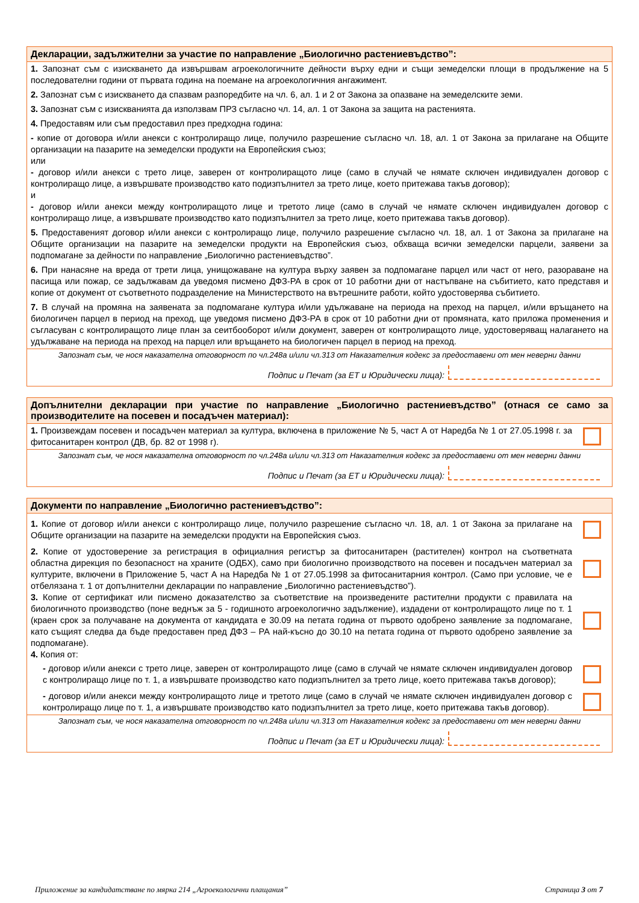Декларации, задължителни за участие по направление „Биологично растениевъдство”:
1. Запознат съм с изискването да извършвам агроекологичните дейности върху едни и същи земеделски площи в продължение на 5 последователни години от първата година на поемане на агроекологичния ангажимент.
2. Запознат съм с изискването да спазвам разпоредбите на чл. 6, ал. 1 и 2 от Закона за опазване на земеделските земи.
3. Запознат съм с изискванията да използвам ПРЗ съгласно чл. 14, ал. 1 от Закона за защита на растенията.
4. Предоставям или съм предоставил през предходна година:
- копие от договора и/или анекси с контролиращо лице, получило разрешение съгласно чл. 18, ал. 1 от Закона за прилагане на Общите организации на пазарите на земеделски продукти на Европейския съюз;
или
- договор и/или анекси с трето лице, заверен от контролиращото лице (само в случай че нямате сключен индивидуален договор с контролиращо лице, а извършвате производство като подизпълнител за трето лице, което притежава такъв договор);
и
- договор и/или анекси между контролиращото лице и третото лице (само в случай че нямате сключен индивидуален договор с контролиращо лице, а извършвате производство като подизпълнител за трето лице, което притежава такъв договор).
5. Предоставеният договор и/или анекси с контролиращо лице, получило разрешение съгласно чл. 18, ал. 1 от Закона за прилагане на Общите организации на пазарите на земеделски продукти на Европейския съюз, обхваща всички земеделски парцели, заявени за подпомагане за дейности по направление „Биологично растениевъдство”.
6. При нанасяне на вреда от трети лица, унищожаване на култура върху заявен за подпомагане парцел или част от него, разораване на пасища или пожар, се задължавам да уведомя писмено ДФЗ-РА в срок от 10 работни дни от настъпване на събитието, като представя и копие от документ от съответното подразделение на Министерството на вътрешните работи, който удостоверява събитието.
7. В случай на промяна на заявената за подпомагане култура и/или удължаване на периода на преход на парцел, и/или връщането на биологичен парцел в период на преход, ще уведомя писмено ДФЗ-РА в срок от 10 работни дни от промяната, като приложа променения и съгласуван с контролиращото лице план за сеитбооборот и/или документ, заверен от контролиращото лице, удостоверяващ налагането на удължаване на периода на преход на парцел или връщането на биологичен парцел в период на преход.
Запознат съм, че нося наказателна отговорност по чл.248а и/или чл.313 от Наказателния кодекс за предоставени от мен неверни данни
Подпис и Печат (за ЕТ и Юридически лица):
Допълнителни декларации при участие по направление „Биологично растениевъдство” (отнася се само за производителите на посевен и посадъчен материал):
1. Произвеждам посевен и посадъчен материал за култура, включена в приложение № 5, част А от Наредба № 1 от 27.05.1998 г. за фитосанитарен контрол (ДВ, бр. 82 от 1998 г).
Запознат съм, че нося наказателна отговорност по чл.248а и/или чл.313 от Наказателния кодекс за предоставени от мен неверни данни
Подпис и Печат (за ЕТ и Юридически лица):
Документи по направление „Биологично растениевъдство”:
1. Копие от договор и/или анекси с контролиращо лице, получило разрешение съгласно чл. 18, ал. 1 от Закона за прилагане на Общите организации на пазарите на земеделски продукти на Европейския съюз.
2. Копие от удостоверение за регистрация в официалния регистър за фитосанитарен (растителен) контрол на съответната областна дирекция по безопасност на храните (ОДБХ), само при биологично производството на посевен и посадъчен материал за културите, включени в Приложение 5, част А на Наредба № 1 от 27.05.1998 за фитосанитарния контрол. (Само при условие, че е отбелязана т. 1 от допълнителни декларации по направление „Биологично растениевъдство”).
3. Копие от сертификат или писмено доказателство за съответствие на произведените растителни продукти с правилата на биологичното производство (поне веднъж за 5 - годишното агроекологично задължение), издадени от контролиращото лице по т. 1 (краен срок за получаване на документа от кандидата е 30.09 на петата година от първото одобрено заявление за подпомагане, като същият следва да бъде предоставен пред ДФЗ – РА най-късно до 30.10 на петата година от първото одобрено заявление за подпомагане).
4. Копия от:
- договор и/или анекси с трето лице, заверен от контролиращото лице (само в случай че нямате сключен индивидуален договор с контролиращо лице по т. 1, а извършвате производство като подизпълнител за трето лице, което притежава такъв договор);
- договор и/или анекси между контролиращото лице и третото лице (само в случай че нямате сключен индивидуален договор с контролиращо лице по т. 1, а извършвате производство като подизпълнител за трето лице, което притежава такъв договор).
Запознат съм, че нося наказателна отговорност по чл.248а и/или чл.313 от Наказателния кодекс за предоставени от мен неверни данни
Подпис и Печат (за ЕТ и Юридически лица):
Приложение за кандидатстване по мярка 214 „Агроекологични плащания” Страница 3 от 7